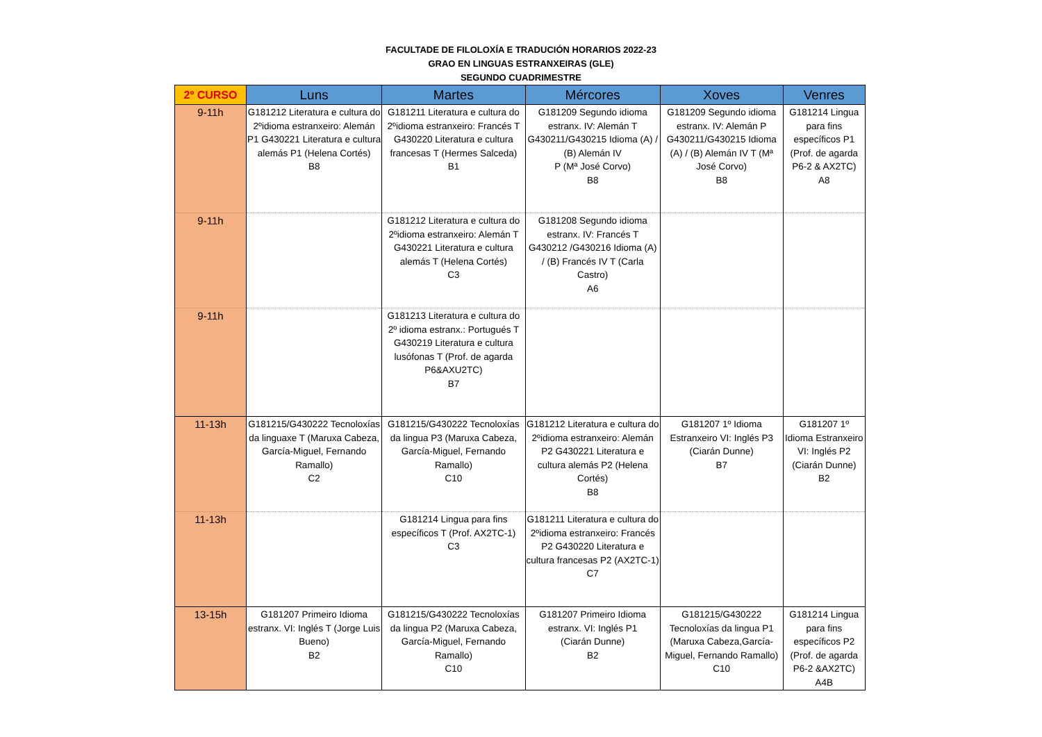FACULTADE DE FILOLOXÍA E TRADUCIÓN HORARIOS 2022-23
GRAO EN LINGUAS ESTRANXEIRAS (GLE)
SEGUNDO CUADRIMESTRE
| 2º CURSO | Luns | Martes | Mércores | Xoves | Venres |
| --- | --- | --- | --- | --- | --- |
| 9-11h | G181212 Literatura e cultura do 2ºidioma estranxeiro: Alemán P1 G430221 Literatura e cultura alemás P1 (Helena Cortés) B8 | G181211 Literatura e cultura do 2ºidioma estranxeiro: Francés T G430220 Literatura e cultura francesas T (Hermes Salceda) B1 | G181209 Segundo idioma estranx. IV: Alemán T G430211/G430215 Idioma (A) / (B) Alemán IV P (Mª José Corvo) B8 | G181209 Segundo idioma estranx. IV: Alemán P G430211/G430215 Idioma (A) / (B) Alemán IV T (Mª José Corvo) B8 | G181214 Lingua para fins específicos P1 (Prof. de agarda P6-2 & AX2TC) A8 |
| 9-11h | | G181212 Literatura e cultura do 2ºidioma estranxeiro: Alemán T G430221 Literatura e cultura alemás T (Helena Cortés) C3 | G181208 Segundo idioma estranx. IV: Francés T G430212 /G430216 Idioma (A) / (B) Francés IV T (Carla Castro) A6 | | |
| 9-11h | | G181213 Literatura e cultura do 2º idioma estranx.: Portugués T G430219 Literatura e cultura lusófonas T (Prof. de agarda P6&AXU2TC) B7 | | | |
| 11-13h | G181215/G430222 Tecnoloxías da linguaxe T (Maruxa Cabeza, García-Miguel, Fernando Ramallo) C2 | G181215/G430222 Tecnoloxías da lingua P3 (Maruxa Cabeza, García-Miguel, Fernando Ramallo) C10 | G181212 Literatura e cultura do 2ºidioma estranxeiro: Alemán P2 G430221 Literatura e cultura alemás P2 (Helena Cortés) B8 | G181207 1º Idioma Estranxeiro VI: Inglés P3 (Ciarán Dunne) B7 | G181207 1º Idioma Estranxeiro VI: Inglés P2 (Ciarán Dunne) B2 |
| 11-13h | | G181214 Lingua para fins específicos T (Prof. AX2TC-1) C3 | G181211 Literatura e cultura do 2ºidioma estranxeiro: Francés P2 G430220 Literatura e cultura francesas P2 (AX2TC-1) C7 | | |
| 13-15h | G181207 Primeiro Idioma estranx. VI: Inglés T (Jorge Luis Bueno) B2 | G181215/G430222 Tecnoloxías da lingua P2 (Maruxa Cabeza, García-Miguel, Fernando Ramallo) C10 | G181207 Primeiro Idioma estranx. VI: Inglés P1 (Ciarán Dunne) B2 | G181215/G430222 Tecnoloxías da lingua P1 (Maruxa Cabeza,García-Miguel, Fernando Ramallo) C10 | G181214 Lingua para fins específicos P2 (Prof. de agarda P6-2 &AX2TC) A4B |